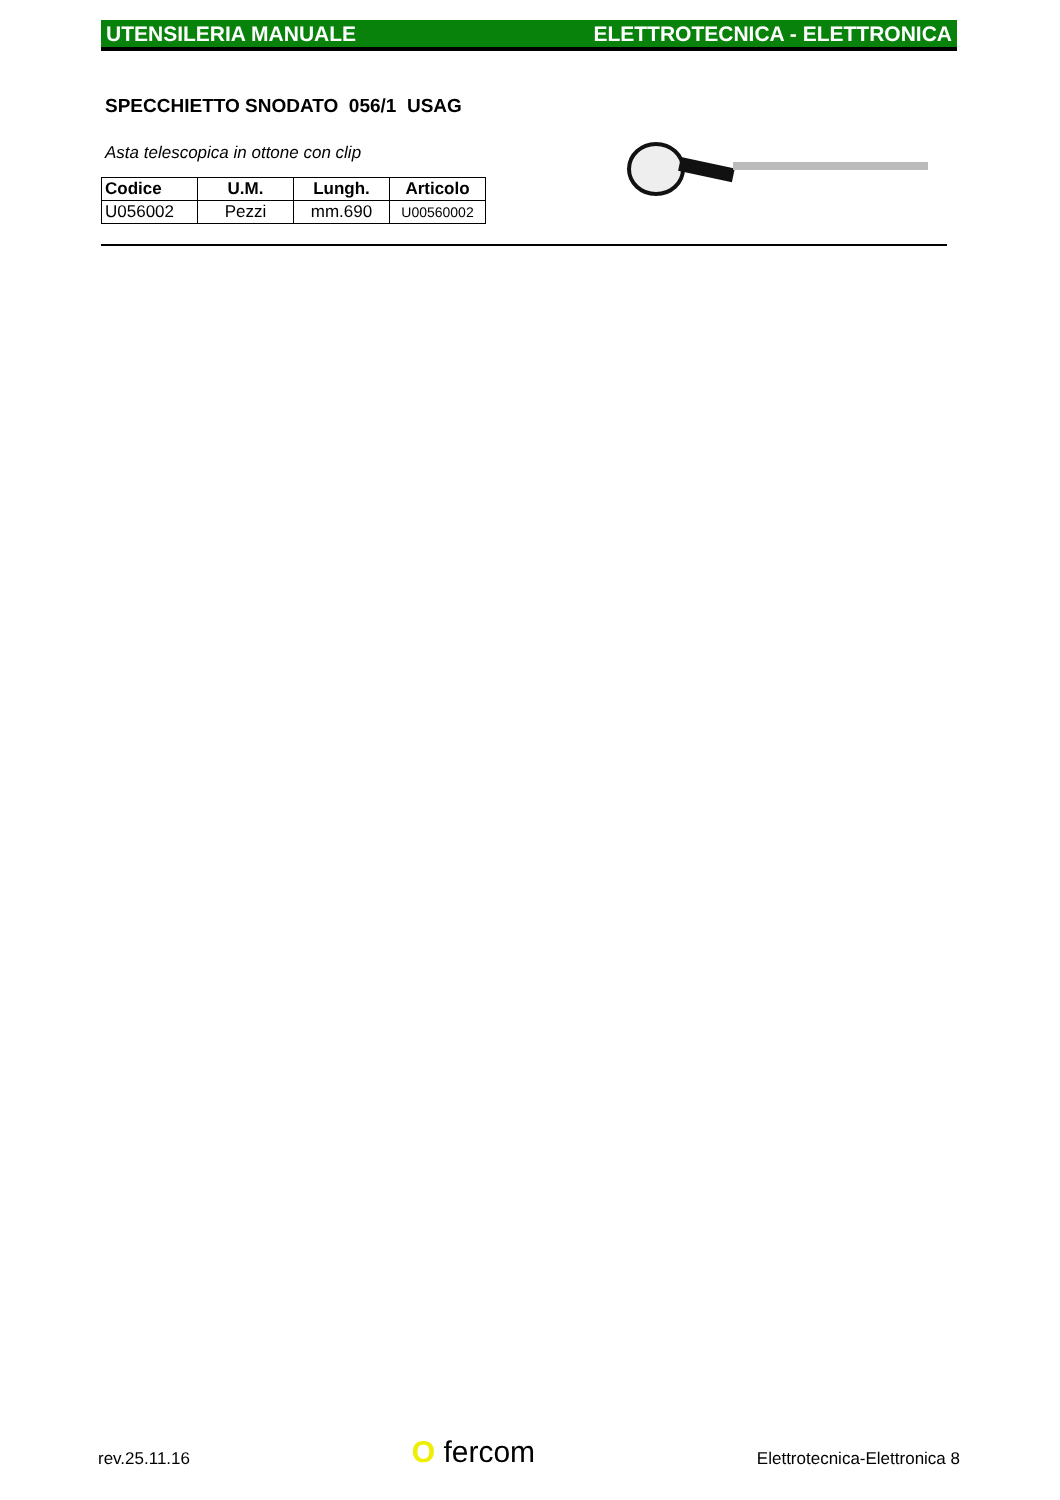UTENSILERIA MANUALE ELETTROTECNICA - ELETTRONICA
SPECCHIETTO SNODATO 056/1 USAG
Asta telescopica in ottone con clip
| Codice | U.M. | Lungh. | Articolo |
| --- | --- | --- | --- |
| U056002 | Pezzi | mm.690 | U00560002 |
rev.25.11.16 O fercom Elettrotecnica-Elettronica 8